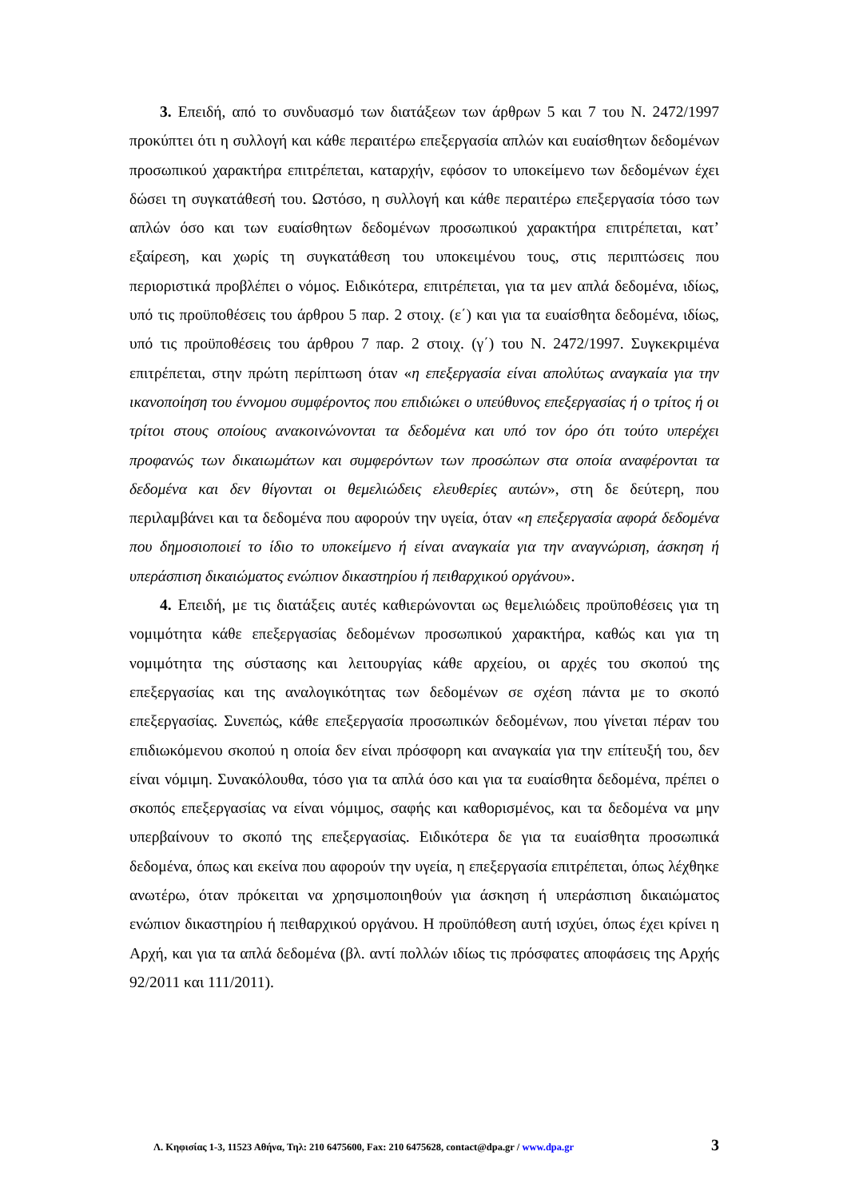3. Επειδή, από το συνδυασμό των διατάξεων των άρθρων 5 και 7 του Ν. 2472/1997 προκύπτει ότι η συλλογή και κάθε περαιτέρω επεξεργασία απλών και ευαίσθητων δεδομένων προσωπικού χαρακτήρα επιτρέπεται, καταρχήν, εφόσον το υποκείμενο των δεδομένων έχει δώσει τη συγκατάθεσή του. Ωστόσο, η συλλογή και κάθε περαιτέρω επεξεργασία τόσο των απλών όσο και των ευαίσθητων δεδομένων προσωπικού χαρακτήρα επιτρέπεται, κατ’ εξαίρεση, και χωρίς τη συγκατάθεση του υποκειμένου τους, στις περιπτώσεις που περιοριστικά προβλέπει ο νόμος. Ειδικότερα, επιτρέπεται, για τα μεν απλά δεδομένα, ιδίως, υπό τις προϋποθέσεις του άρθρου 5 παρ. 2 στοιχ. (ε΄) και για τα ευαίσθητα δεδομένα, ιδίως, υπό τις προϋποθέσεις του άρθρου 7 παρ. 2 στοιχ. (γ΄) του Ν. 2472/1997. Συγκεκριμένα επιτρέπεται, στην πρώτη περίπτωση όταν «η επεξεργασία είναι απολύτως αναγκαία για την ικανοποίηση του έννομου συμφέροντος που επιδιώκει ο υπεύθυνος επεξεργασίας ή ο τρίτος ή οι τρίτοι στους οποίους ανακοινώνονται τα δεδομένα και υπό τον όρο ότι τούτο υπερέχει προφανώς των δικαιωμάτων και συμφερόντων των προσώπων στα οποία αναφέρονται τα δεδομένα και δεν θίγονται οι θεμελιώδεις ελευθερίες αυτών», στη δε δεύτερη, που περιλαμβάνει και τα δεδομένα που αφορούν την υγεία, όταν «η επεξεργασία αφορά δεδομένα που δημοσιοποιεί το ίδιο το υποκείμενο ή είναι αναγκαία για την αναγνώριση, άσκηση ή υπεράσπιση δικαιώματος ενώπιον δικαστηρίου ή πειθαρχικού οργάνου».
4. Επειδή, με τις διατάξεις αυτές καθιερώνονται ως θεμελιώδεις προϋποθέσεις για τη νομιμότητα κάθε επεξεργασίας δεδομένων προσωπικού χαρακτήρα, καθώς και για τη νομιμότητα της σύστασης και λειτουργίας κάθε αρχείου, οι αρχές του σκοπού της επεξεργασίας και της αναλογικότητας των δεδομένων σε σχέση πάντα με το σκοπό επεξεργασίας. Συνεπώς, κάθε επεξεργασία προσωπικών δεδομένων, που γίνεται πέραν του επιδιωκόμενου σκοπού η οποία δεν είναι πρόσφορη και αναγκαία για την επίτευξή του, δεν είναι νόμιμη. Συνακόλουθα, τόσο για τα απλά όσο και για τα ευαίσθητα δεδομένα, πρέπει ο σκοπός επεξεργασίας να είναι νόμιμος, σαφής και καθορισμένος, και τα δεδομένα να μην υπερβαίνουν το σκοπό της επεξεργασίας. Ειδικότερα δε για τα ευαίσθητα προσωπικά δεδομένα, όπως και εκείνα που αφορούν την υγεία, η επεξεργασία επιτρέπεται, όπως λέχθηκε ανωτέρω, όταν πρόκειται να χρησιμοποιηθούν για άσκηση ή υπεράσπιση δικαιώματος ενώπιον δικαστηρίου ή πειθαρχικού οργάνου. Η προϋπόθεση αυτή ισχύει, όπως έχει κρίνει η Αρχή, και για τα απλά δεδομένα (βλ. αντί πολλών ιδίως τις πρόσφατες αποφάσεις της Αρχής 92/2011 και 111/2011).
Λ. Κηφισίας 1-3, 11523 Αθήνα, Τηλ: 210 6475600, Fax: 210 6475628, contact@dpa.gr / www.dpa.gr 3